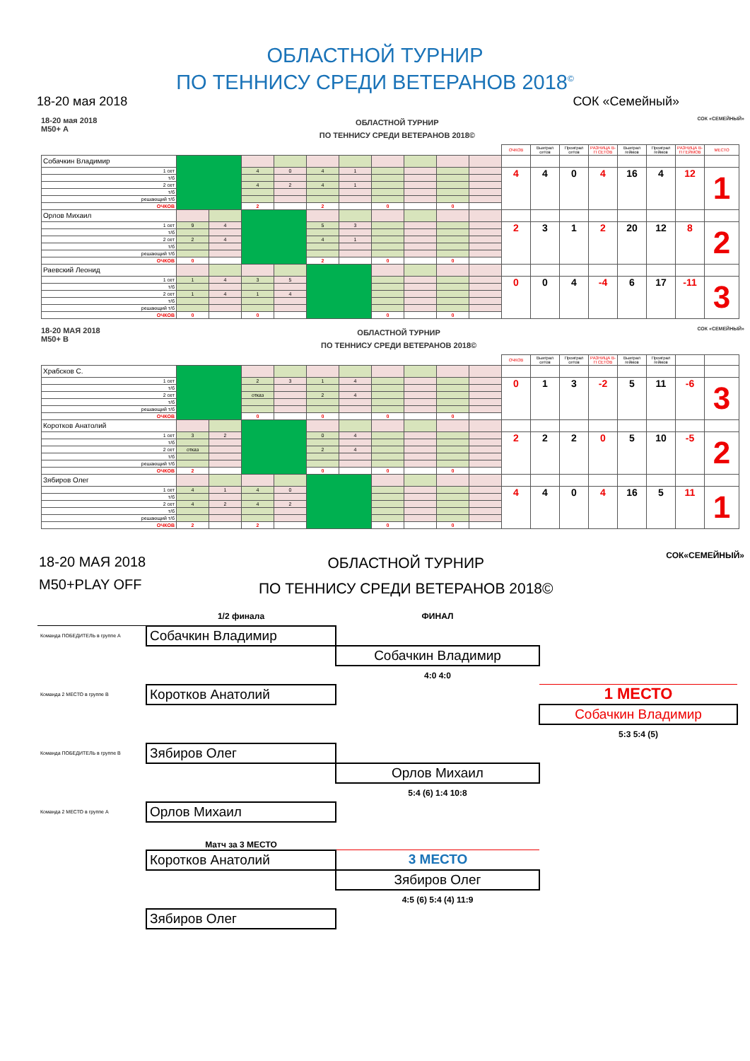ОБЛАСТНОЙ ТУРНИР
ПО ТЕННИСУ СРЕДИ ВЕТЕРАНОВ 2018<sup>©</sup>
18-20 мая 2018 СОК «Семейный»
18-20 мая 2018
М50+ А
ОБЛАСТНОЙ ТУРНИР
ПО ТЕННИСУ СРЕДИ ВЕТЕРАНОВ 2018©
СОК «СЕМЕЙНЫЙ»
| | | | | | | | | | | | ОЧКОВ | Выиграл сетов | Проиграл сетов | РАЗНИЦА В-П СЕТОВ | Выиграл геймов | Проиграл геймов | РАЗНИЦА В-П ГЕЙМОВ | МЕСТО |
| Собачкин Владимир | | | | | | | | | | | | | | | | | | |
| 1 сет | | | 4 | 0 | 4 | 1 | | | | | 4 | 4 | 0 | 4 | 16 | 4 | 12 | 1 |
| т/б | | | | | | | | | | | | | | | | | | |
| 2 сет | | | 4 | 2 | 4 | 1 | | | | | | | | | | | | |
| т/б | | | | | | | | | | | | | | | | | | |
| решающий т/б | | | | | | | | | | | | | | | | | | |
| ОЧКОВ | | | 2 | | 2 | | 0 | | 0 | | | | | | | | | |
| Орлов Михаил | | | | | | | | | | | | | | | | | | |
| 1 сет | 9 | 4 | | | 5 | 3 | | | | | 2 | 3 | 1 | 2 | 20 | 12 | 8 | 2 |
| т/б | | | | | | | | | | | | | | | | | | |
| 2 сет | 2 | 4 | | | 4 | 1 | | | | | | | | | | | | |
| т/б | | | | | | | | | | | | | | | | | | |
| решающий т/б | | | | | | | | | | | | | | | | | | |
| ОЧКОВ | 0 | | | | 2 | | 0 | | 0 | | | | | | | | | |
| Раевский Леонид | | | | | | | | | | | | | | | | | | |
| 1 сет | 1 | 4 | 3 | 5 | | | | | | | 0 | 0 | 4 | -4 | 6 | 17 | -11 | 3 |
| т/б | | | | | | | | | | | | | | | | | | |
| 2 сет | 1 | 4 | 1 | 4 | | | | | | | | | | | | | | |
| т/б | | | | | | | | | | | | | | | | | | |
| решающий т/б | | | | | | | | | | | | | | | | | | |
| ОЧКОВ | 0 | | 0 | | | | 0 | | 0 | | | | | | | | | |
18-20 МАЯ 2018
М50+ В
ОБЛАСТНОЙ ТУРНИР
ПО ТЕННИСУ СРЕДИ ВЕТЕРАНОВ 2018©
СОК «СЕМЕЙНЫЙ»
| | | | | | | | | | | | ОЧКОВ | Выиграл сетов | Проиграл сетов | РАЗНИЦА В-П СЕТОВ | Выиграл геймов | Проиграл геймов | | |
| Храбсков С. | | | | | | | | | | | | | | | | | | |
| 1 сет | | | 2 | 3 | 1 | 4 | | | | | 0 | 1 | 3 | -2 | 5 | 11 | -6 | 3 |
| т/б | | | | | | | | | | | | | | | | | | |
| 2 сет | | | отказ | | 2 | 4 | | | | | | | | | | | | |
| т/б | | | | | | | | | | | | | | | | | | |
| решающий т/б | | | | | | | | | | | | | | | | | | |
| ОЧКОВ | | | 0 | | 0 | | 0 | | 0 | | | | | | | | | |
| Коротков Анатолий | | | | | | | | | | | | | | | | | | |
| 1 сет | 3 | 2 | | | 0 | 4 | | | | | 2 | 2 | 2 | 0 | 5 | 10 | -5 | 2 |
| т/б | | | | | | | | | | | | | | | | | | |
| 2 сет | отказ | | | | 2 | 4 | | | | | | | | | | | | |
| т/б | | | | | | | | | | | | | | | | | | |
| решающий т/б | | | | | | | | | | | | | | | | | | |
| ОЧКОВ | 2 | | | | 0 | | 0 | | 0 | | | | | | | | | |
| Зябиров Олег | | | | | | | | | | | | | | | | | | |
| 1 сет | 4 | 1 | 4 | 0 | | | | | | | 4 | 4 | 0 | 4 | 16 | 5 | 11 | 1 |
| т/б | | | | | | | | | | | | | | | | | | |
| 2 сет | 4 | 2 | 4 | 2 | | | | | | | | | | | | | | |
| т/б | | | | | | | | | | | | | | | | | | |
| решающий т/б | | | | | | | | | | | | | | | | | | |
| ОЧКОВ | 2 | | 2 | | | | 0 | | 0 | | | | | | | | | |
18-20 МАЯ 2018
М50+PLAY OFF
ОБЛАСТНОЙ ТУРНИР
ПО ТЕННИСУ СРЕДИ ВЕТЕРАНОВ 2018©
СОК«СЕМЕЙНЫЙ»
| | 1/2 финала | ФИНАЛ | |
| Команда ПОБЕДИТЕЛЬ в группе А | Собачкин Владимир | | |
| | | Собачкин Владимир | |
| | | 4:0 4:0 | |
| Команда 2 МЕСТО в группе В | Коротков Анатолий | | 1 МЕСТО |
| | | | Собачкин Владимир |
| | | | 5:3 5:4 (5) |
| Команда ПОБЕДИТЕЛЬ в группе В | Зябиров Олег | | |
| | | Орлов Михаил | |
| | | 5:4 (6) 1:4 10:8 | |
| Команда 2 МЕСТО в группе А | Орлов Михаил | | |
| | Матч за 3 МЕСТО | | |
| | Коротков Анатолий | 3 МЕСТО | |
| | | Зябиров Олег | |
| | | 4:5 (6) 5:4 (4) 11:9 | |
| | Зябиров Олег | | |